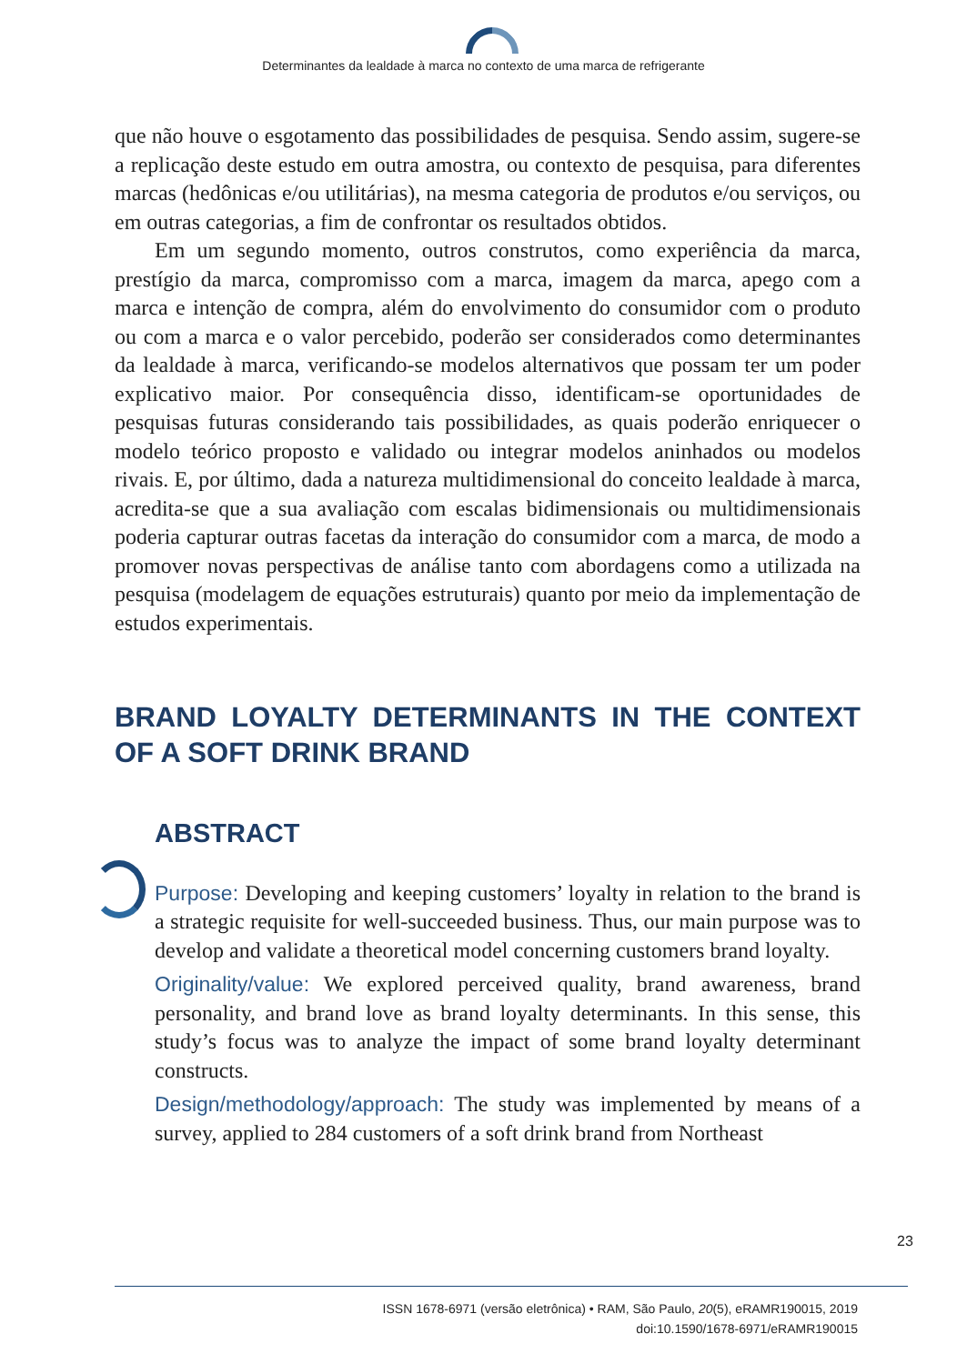Determinantes da lealdade à marca no contexto de uma marca de refrigerante
que não houve o esgotamento das possibilidades de pesquisa. Sendo assim, sugere-se a replicação deste estudo em outra amostra, ou contexto de pesquisa, para diferentes marcas (hedônicas e/ou utilitárias), na mesma categoria de produtos e/ou serviços, ou em outras categorias, a fim de confrontar os resultados obtidos.
Em um segundo momento, outros construtos, como experiência da marca, prestígio da marca, compromisso com a marca, imagem da marca, apego com a marca e intenção de compra, além do envolvimento do consumidor com o produto ou com a marca e o valor percebido, poderão ser considerados como determinantes da lealdade à marca, verificando-se modelos alternativos que possam ter um poder explicativo maior. Por consequência disso, identificam-se oportunidades de pesquisas futuras considerando tais possibilidades, as quais poderão enriquecer o modelo teórico proposto e validado ou integrar modelos aninhados ou modelos rivais. E, por último, dada a natureza multidimensional do conceito lealdade à marca, acredita-se que a sua avaliação com escalas bidimensionais ou multidimensionais poderia capturar outras facetas da interação do consumidor com a marca, de modo a promover novas perspectivas de análise tanto com abordagens como a utilizada na pesquisa (modelagem de equações estruturais) quanto por meio da implementação de estudos experimentais.
BRAND LOYALTY DETERMINANTS IN THE CONTEXT OF A SOFT DRINK BRAND
ABSTRACT
Purpose: Developing and keeping customers’ loyalty in relation to the brand is a strategic requisite for well-succeeded business. Thus, our main purpose was to develop and validate a theoretical model concerning customers brand loyalty.
Originality/value: We explored perceived quality, brand awareness, brand personality, and brand love as brand loyalty determinants. In this sense, this study’s focus was to analyze the impact of some brand loyalty determinant constructs.
Design/methodology/approach: The study was implemented by means of a survey, applied to 284 customers of a soft drink brand from Northeast
23
ISSN 1678-6971 (versão eletrônica) • RAM, São Paulo, 20(5), eRAMR190015, 2019
doi:10.1590/1678-6971/eRAMR190015